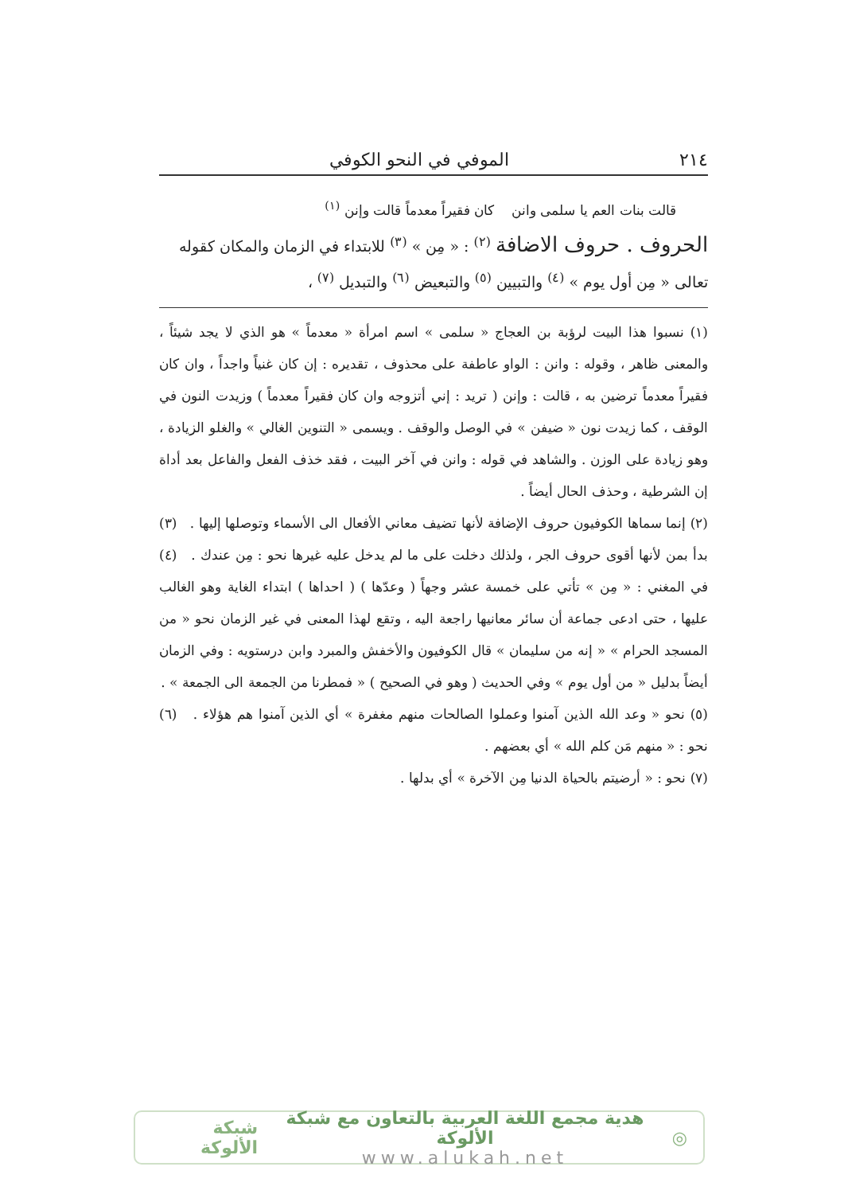٢١٤ الموفي في النحو الكوفي
قالت بنات العم يا سلمى وانن كان فقيراً معدماً قالت وإنن <sup>(١)</sup>
الحروف . حروف الاضافة <sup>(٢)</sup> : « مِن » <sup>(٣)</sup> للابتداء في الزمان والمكان كقوله تعالى « مِن أول يوم » <sup>(٤)</sup> والتبيين <sup>(٥)</sup> والتبعيض <sup>(٦)</sup> والتبديل <sup>(٧)</sup> ،
(١) نسبوا هذا البيت لرؤبة بن العجاج « سلمى » اسم امرأة « معدماً » هو الذي لا يجد شيئاً ، والمعنى ظاهر ، وقوله : وانن : الواو عاطفة على محذوف ، تقديره : إن كان غنياً واجداً ، وان كان فقيراً معدماً ترضين به ، قالت : وإنن ( تريد : إني أتزوجه وان كان فقيراً معدماً ) وزيدت النون في الوقف ، كما زيدت نون « ضيفن » في الوصل والوقف . ويسمى « التنوين الغالي » والغلو الزيادة ، وهو زيادة على الوزن . والشاهد في قوله : وانن في آخر البيت ، فقد خذف الفعل والفاعل بعد أداة إن الشرطية ، وحذف الحال أيضاً .
(٢) إنما سماها الكوفيون حروف الإضافة لأنها تضيف معاني الأفعال الى الأسماء وتوصلها إليها . (٣) بدأ بمن لأنها أقوى حروف الجر ، ولذلك دخلت على ما لم يدخل عليه غيرها نحو : مِن عندك . (٤) في المغني : « مِن » تأتي على خمسة عشر وجهاً ( وعدّها ) ( احداها ) ابتداء الغاية وهو الغالب عليها ، حتى ادعى جماعة أن سائر معانيها راجعة اليه ، وتقع لهذا المعنى في غير الزمان نحو « من المسجد الحرام » « إنه من سليمان » قال الكوفيون والأخفش والمبرد وابن درستويه : وفي الزمان أيضاً بدليل « من أول يوم » وفي الحديث ( وهو في الصحيح ) « فمطرنا من الجمعة الى الجمعة » .
(٥) نحو « وعد الله الذين آمنوا وعملوا الصالحات منهم مغفرة » أي الذين آمنوا هم هؤلاء . (٦) نحو : « منهم مَن كلم الله » أي بعضهم .
(٧) نحو : « أرضيتم بالحياة الدنيا مِن الآخرة » أي بدلها .
◎
هدية مجمع اللغة العربية بالتعاون مع شبكة الألوكة
www.alukah.net
شبكة الألوكة